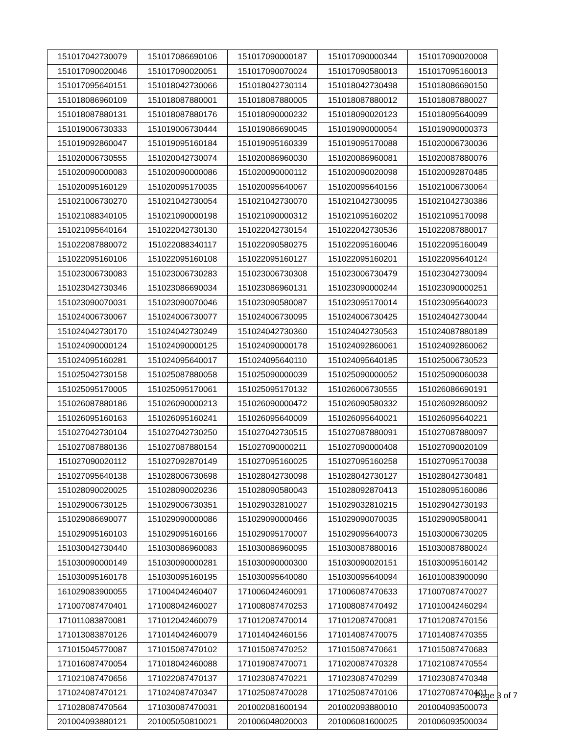| 151017042730079 | 151017086690106 | 151017090000187 | 151017090000344 | 151017090020008 |
| 151017090020046 | 151017090020051 | 151017090070024 | 151017090580013 | 151017095160013 |
| 151017095640151 | 151018042730066 | 151018042730114 | 151018042730498 | 151018086690150 |
| 151018086960109 | 151018087880001 | 151018087880005 | 151018087880012 | 151018087880027 |
| 151018087880131 | 151018087880176 | 151018090000232 | 151018090020123 | 151018095640099 |
| 151019006730333 | 151019006730444 | 151019086690045 | 151019090000054 | 151019090000373 |
| 151019092860047 | 151019095160184 | 151019095160339 | 151019095170088 | 151020006730036 |
| 151020006730555 | 151020042730074 | 151020086960030 | 151020086960081 | 151020087880076 |
| 151020090000083 | 151020090000086 | 151020090000112 | 151020090020098 | 151020092870485 |
| 151020095160129 | 151020095170035 | 151020095640067 | 151020095640156 | 151021006730064 |
| 151021006730270 | 151021042730054 | 151021042730070 | 151021042730095 | 151021042730386 |
| 151021088340105 | 151021090000198 | 151021090000312 | 151021095160202 | 151021095170098 |
| 151021095640164 | 151022042730130 | 151022042730154 | 151022042730536 | 151022087880017 |
| 151022087880072 | 151022088340117 | 151022090580275 | 151022095160046 | 151022095160049 |
| 151022095160106 | 151022095160108 | 151022095160127 | 151022095160201 | 151022095640124 |
| 151023006730083 | 151023006730283 | 151023006730308 | 151023006730479 | 151023042730094 |
| 151023042730346 | 151023086690034 | 151023086960131 | 151023090000244 | 151023090000251 |
| 151023090070031 | 151023090070046 | 151023090580087 | 151023095170014 | 151023095640023 |
| 151024006730067 | 151024006730077 | 151024006730095 | 151024006730425 | 151024042730044 |
| 151024042730170 | 151024042730249 | 151024042730360 | 151024042730563 | 151024087880189 |
| 151024090000124 | 151024090000125 | 151024090000178 | 151024092860061 | 151024092860062 |
| 151024095160281 | 151024095640017 | 151024095640110 | 151024095640185 | 151025006730523 |
| 151025042730158 | 151025087880058 | 151025090000039 | 151025090000052 | 151025090060038 |
| 151025095170005 | 151025095170061 | 151025095170132 | 151026006730555 | 151026086690191 |
| 151026087880186 | 151026090000213 | 151026090000472 | 151026090580332 | 151026092860092 |
| 151026095160163 | 151026095160241 | 151026095640009 | 151026095640021 | 151026095640221 |
| 151027042730104 | 151027042730250 | 151027042730515 | 151027087880091 | 151027087880097 |
| 151027087880136 | 151027087880154 | 151027090000211 | 151027090000408 | 151027090020109 |
| 151027090020112 | 151027092870149 | 151027095160025 | 151027095160258 | 151027095170038 |
| 151027095640138 | 151028006730698 | 151028042730098 | 151028042730127 | 151028042730481 |
| 151028090020025 | 151028090020236 | 151028090580043 | 151028092870413 | 151028095160086 |
| 151029006730125 | 151029006730351 | 151029032810027 | 151029032810215 | 151029042730193 |
| 151029086690077 | 151029090000086 | 151029090000466 | 151029090070035 | 151029090580041 |
| 151029095160103 | 151029095160166 | 151029095170007 | 151029095640073 | 151030006730205 |
| 151030042730440 | 151030086960083 | 151030086960095 | 151030087880016 | 151030087880024 |
| 151030090000149 | 151030090000281 | 151030090000300 | 151030090020151 | 151030095160142 |
| 151030095160178 | 151030095160195 | 151030095640080 | 151030095640094 | 161010083900090 |
| 161029083900055 | 171004042460407 | 171006042460091 | 171006087470633 | 171007087470027 |
| 171007087470401 | 171008042460027 | 171008087470253 | 171008087470492 | 171010042460294 |
| 171011083870081 | 171012042460079 | 171012087470014 | 171012087470081 | 171012087470156 |
| 171013083870126 | 171014042460079 | 171014042460156 | 171014087470075 | 171014087470355 |
| 171015045770087 | 171015087470102 | 171015087470252 | 171015087470661 | 171015087470683 |
| 171016087470054 | 171018042460088 | 171019087470071 | 171020087470328 | 171021087470554 |
| 171021087470656 | 171022087470137 | 171023087470221 | 171023087470299 | 171023087470348 |
| 171024087470121 | 171024087470347 | 171025087470028 | 171025087470106 | 171027087470401 |
| 171028087470564 | 171030087470031 | 201002081600194 | 201002093880010 | 201004093500073 |
| 201004093880121 | 201005050810021 | 201006048020003 | 201006081600025 | 201006093500034 |
Page 3 of 7